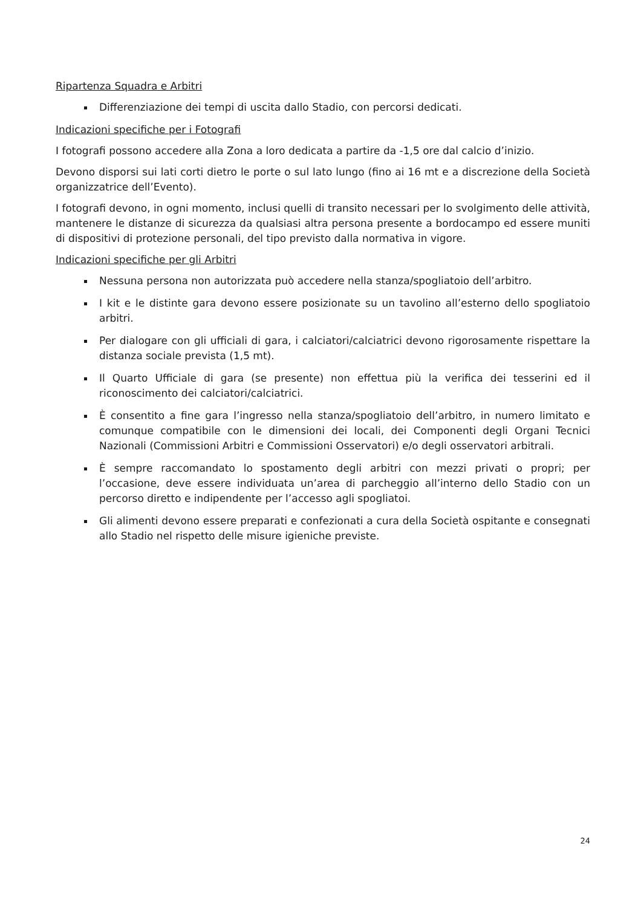Ripartenza Squadra e Arbitri
Differenziazione dei tempi di uscita dallo Stadio, con percorsi dedicati.
Indicazioni specifiche per i Fotografi
I fotografi possono accedere alla Zona a loro dedicata a partire da -1,5 ore dal calcio d’inizio.
Devono disporsi sui lati corti dietro le porte o sul lato lungo (fino ai 16 mt e a discrezione della Società organizzatrice dell’Evento).
I fotografi devono, in ogni momento, inclusi quelli di transito necessari per lo svolgimento delle attività, mantenere le distanze di sicurezza da qualsiasi altra persona presente a bordocampo ed essere muniti di dispositivi di protezione personali, del tipo previsto dalla normativa in vigore.
Indicazioni specifiche per gli Arbitri
Nessuna persona non autorizzata può accedere nella stanza/spogliatoio dell’arbitro.
I kit e le distinte gara devono essere posizionate su un tavolino all’esterno dello spogliatoio arbitri.
Per dialogare con gli ufficiali di gara, i calciatori/calciatrici devono rigorosamente rispettare la distanza sociale prevista (1,5 mt).
Il Quarto Ufficiale di gara (se presente) non effettua più la verifica dei tesserini ed il riconoscimento dei calciatori/calciatrici.
È consentito a fine gara l’ingresso nella stanza/spogliatoio dell’arbitro, in numero limitato e comunque compatibile con le dimensioni dei locali, dei Componenti degli Organi Tecnici Nazionali (Commissioni Arbitri e Commissioni Osservatori) e/o degli osservatori arbitrali.
È sempre raccomandato lo spostamento degli arbitri con mezzi privati o propri; per l’occasione, deve essere individuata un’area di parcheggio all’interno dello Stadio con un percorso diretto e indipendente per l’accesso agli spogliatoi.
Gli alimenti devono essere preparati e confezionati a cura della Società ospitante e consegnati allo Stadio nel rispetto delle misure igieniche previste.
24